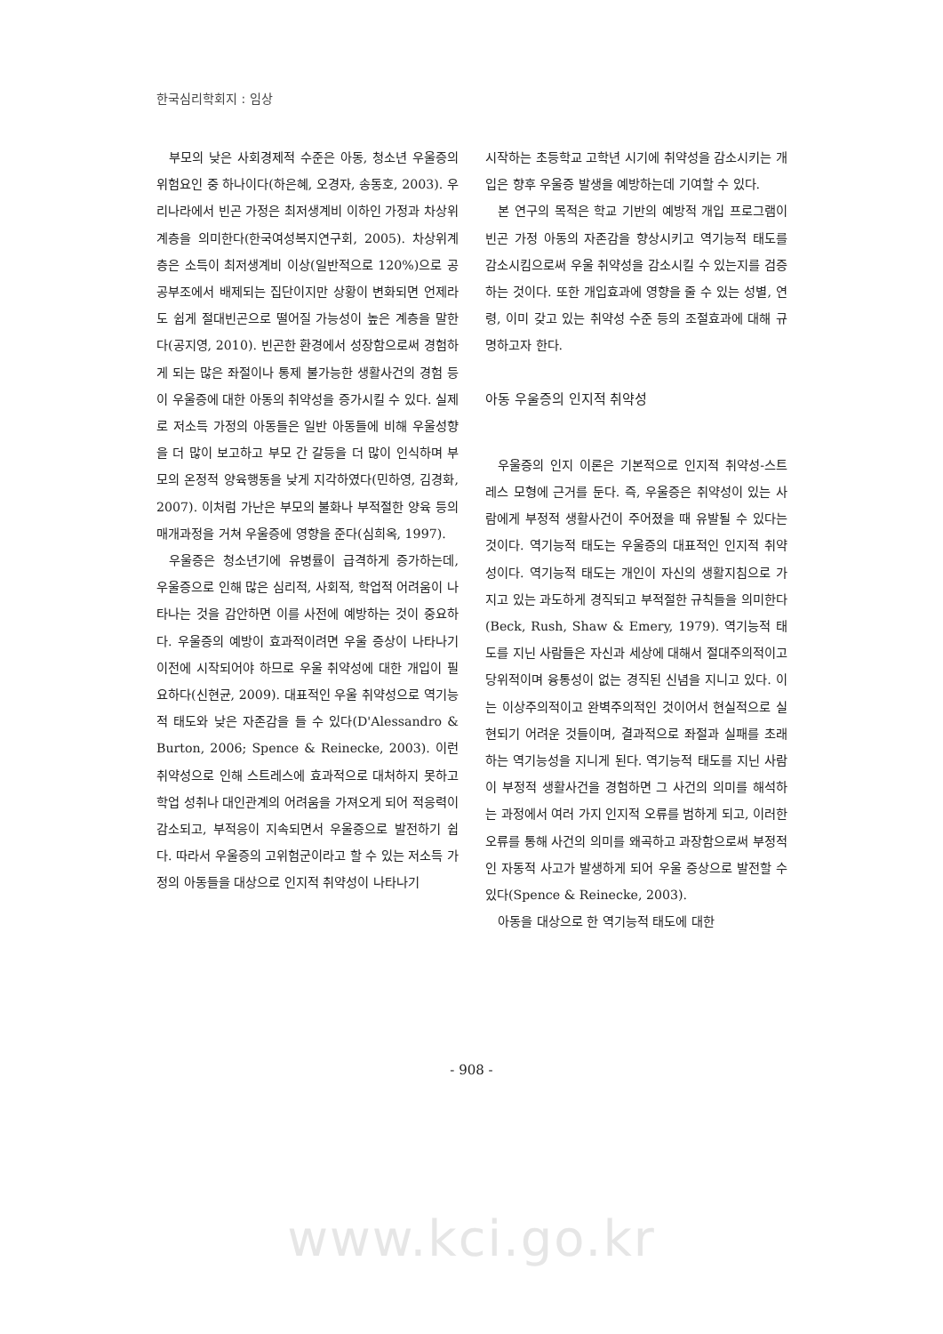한국심리학회지 : 임상
부모의 낮은 사회경제적 수준은 아동, 청소년 우울증의 위험요인 중 하나이다(하은혜, 오경자, 송동호, 2003). 우리나라에서 빈곤 가정은 최저생계비 이하인 가정과 차상위계층을 의미한다(한국여성복지연구회, 2005). 차상위계층은 소득이 최저생계비 이상(일반적으로 120%)으로 공공부조에서 배제되는 집단이지만 상황이 변화되면 언제라도 쉽게 절대빈곤으로 떨어질 가능성이 높은 계층을 말한다(공지영, 2010). 빈곤한 환경에서 성장함으로써 경험하게 되는 많은 좌절이나 통제 불가능한 생활사건의 경험 등이 우울증에 대한 아동의 취약성을 증가시킬 수 있다. 실제로 저소득 가정의 아동들은 일반 아동들에 비해 우울성향을 더 많이 보고하고 부모 간 갈등을 더 많이 인식하며 부모의 온정적 양육행동을 낮게 지각하였다(민하영, 김경화, 2007). 이처럼 가난은 부모의 불화나 부적절한 양육 등의 매개과정을 거쳐 우울증에 영향을 준다(심희옥, 1997).
우울증은 청소년기에 유병률이 급격하게 증가하는데, 우울증으로 인해 많은 심리적, 사회적, 학업적 어려움이 나타나는 것을 감안하면 이를 사전에 예방하는 것이 중요하다. 우울증의 예방이 효과적이려면 우울 증상이 나타나기 이전에 시작되어야 하므로 우울 취약성에 대한 개입이 필요하다(신현균, 2009). 대표적인 우울 취약성으로 역기능적 태도와 낮은 자존감을 들 수 있다(D'Alessandro & Burton, 2006; Spence & Reinecke, 2003). 이런 취약성으로 인해 스트레스에 효과적으로 대처하지 못하고 학업 성취나 대인관계의 어려움을 가져오게 되어 적응력이 감소되고, 부적응이 지속되면서 우울증으로 발전하기 쉽다. 따라서 우울증의 고위험군이라고 할 수 있는 저소득 가정의 아동들을 대상으로 인지적 취약성이 나타나기
시작하는 초등학교 고학년 시기에 취약성을 감소시키는 개입은 향후 우울증 발생을 예방하는데 기여할 수 있다.
본 연구의 목적은 학교 기반의 예방적 개입 프로그램이 빈곤 가정 아동의 자존감을 향상시키고 역기능적 태도를 감소시킴으로써 우울 취약성을 감소시킬 수 있는지를 검증하는 것이다. 또한 개입효과에 영향을 줄 수 있는 성별, 연령, 이미 갖고 있는 취약성 수준 등의 조절효과에 대해 규명하고자 한다.
아동 우울증의 인지적 취약성
우울증의 인지 이론은 기본적으로 인지적 취약성-스트레스 모형에 근거를 둔다. 즉, 우울증은 취약성이 있는 사람에게 부정적 생활사건이 주어졌을 때 유발될 수 있다는 것이다. 역기능적 태도는 우울증의 대표적인 인지적 취약성이다. 역기능적 태도는 개인이 자신의 생활지침으로 가지고 있는 과도하게 경직되고 부적절한 규칙들을 의미한다(Beck, Rush, Shaw & Emery, 1979). 역기능적 태도를 지닌 사람들은 자신과 세상에 대해서 절대주의적이고 당위적이며 융통성이 없는 경직된 신념을 지니고 있다. 이는 이상주의적이고 완벽주의적인 것이어서 현실적으로 실현되기 어려운 것들이며, 결과적으로 좌절과 실패를 초래하는 역기능성을 지니게 된다. 역기능적 태도를 지닌 사람이 부정적 생활사건을 경험하면 그 사건의 의미를 해석하는 과정에서 여러 가지 인지적 오류를 범하게 되고, 이러한 오류를 통해 사건의 의미를 왜곡하고 과장함으로써 부정적인 자동적 사고가 발생하게 되어 우울 증상으로 발전할 수 있다(Spence & Reinecke, 2003).
아동을 대상으로 한 역기능적 태도에 대한
- 908 -
www.kci.go.kr